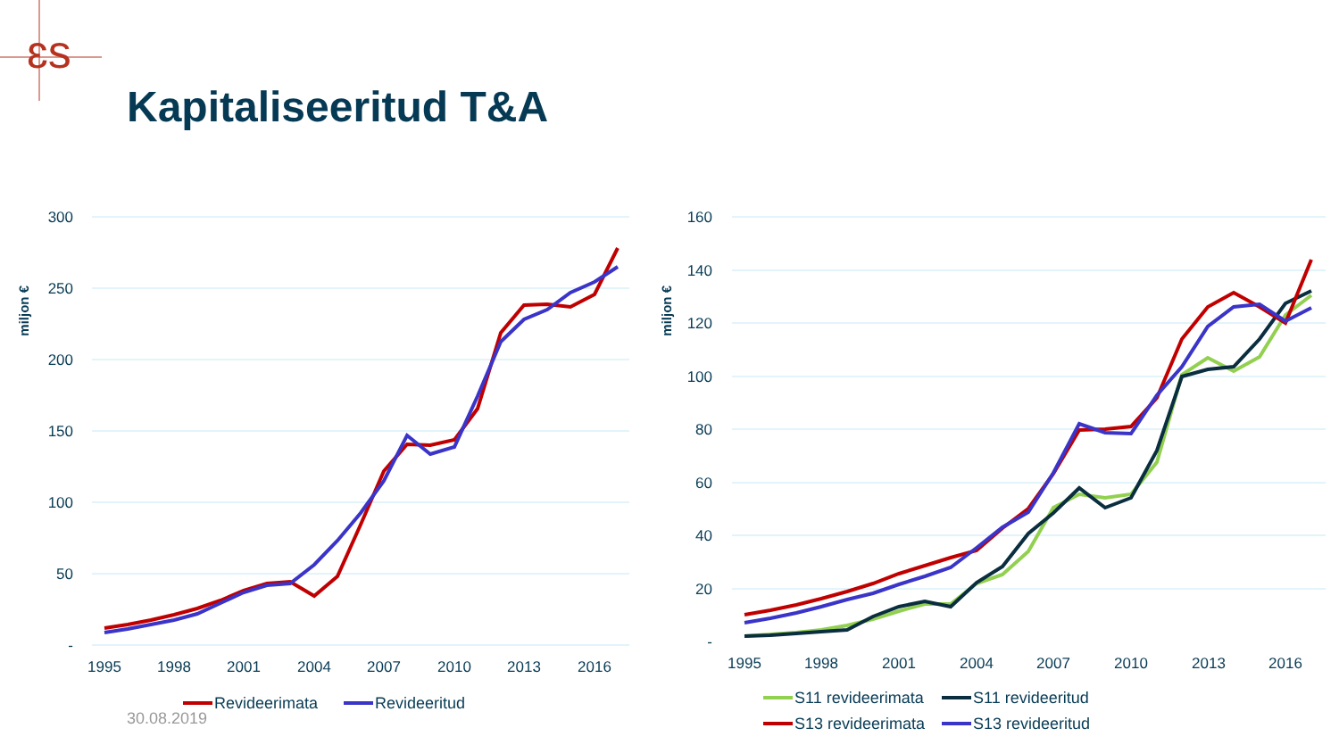ɛs
Kapitaliseeritud T&A
miljon €
300
250
200
150
100
50
-
1995
1998
2001
2004
2007
2010
2013
2016
Revideerimata
Revideeritud
miljon €
160
140
120
100
80
60
40
20
-
1995
1998
2001
2004
2007
2010
2013
2016
S11 revideerimata
S11 revideeritud
S13 revideerimata
S13 revideeritud
30.08.2019